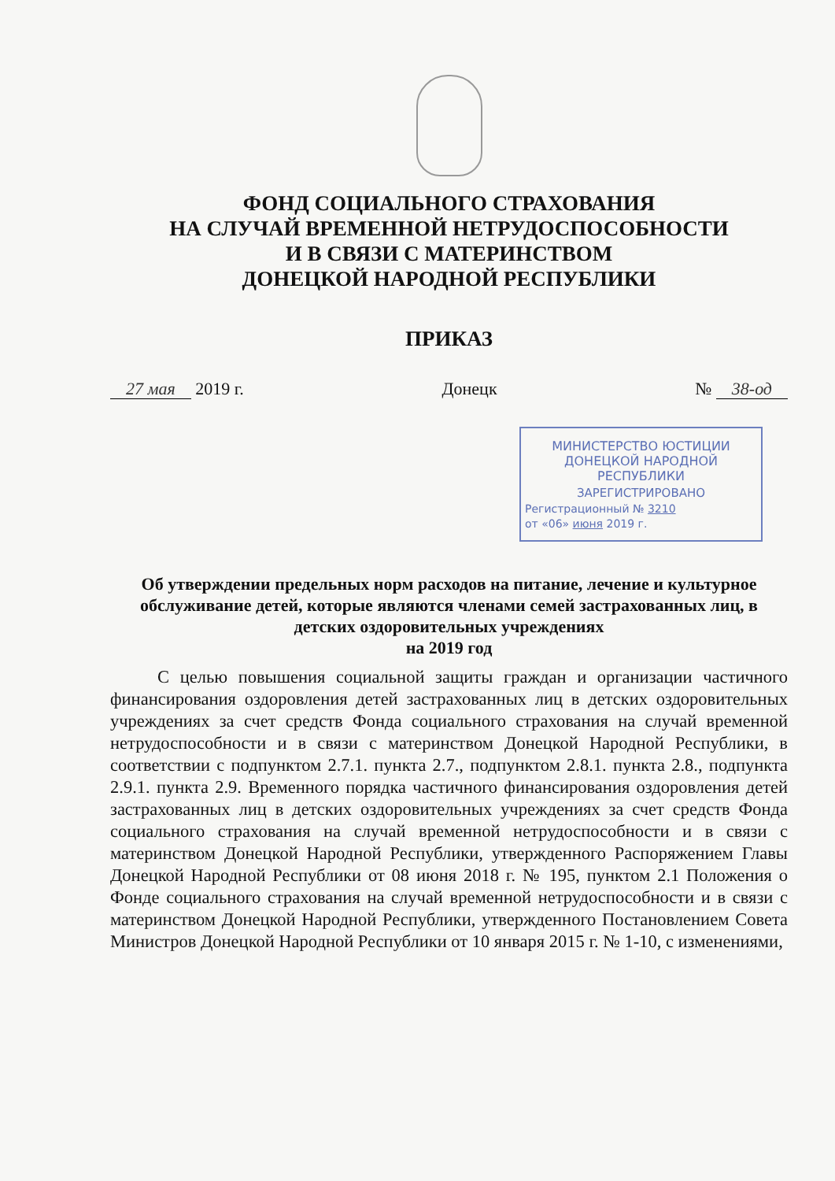ФОНД СОЦИАЛЬНОГО СТРАХОВАНИЯ
НА СЛУЧАЙ ВРЕМЕННОЙ НЕТРУДОСПОСОБНОСТИ
И В СВЯЗИ С МАТЕРИНСТВОМ
ДОНЕЦКОЙ НАРОДНОЙ РЕСПУБЛИКИ
ПРИКАЗ
27 мая 2019 г. Донецк № 38-од
МИНИСТЕРСТВО ЮСТИЦИИ
ДОНЕЦКОЙ НАРОДНОЙ
РЕСПУБЛИКИ
ЗАРЕГИСТРИРОВАНО
Регистрационный № 3210
от «06» июня 2019 г.
Об утверждении предельных норм расходов на питание, лечение и культурное обслуживание детей, которые являются членами семей застрахованных лиц, в детских оздоровительных учреждениях
на 2019 год
С целью повышения социальной защиты граждан и организации частичного финансирования оздоровления детей застрахованных лиц в детских оздоровительных учреждениях за счет средств Фонда социального страхования на случай временной нетрудоспособности и в связи с материнством Донецкой Народной Республики, в соответствии с подпунктом 2.7.1. пункта 2.7., подпунктом 2.8.1. пункта 2.8., подпункта 2.9.1. пункта 2.9. Временного порядка частичного финансирования оздоровления детей застрахованных лиц в детских оздоровительных учреждениях за счет средств Фонда социального страхования на случай временной нетрудоспособности и в связи с материнством Донецкой Народной Республики, утвержденного Распоряжением Главы Донецкой Народной Республики от 08 июня 2018 г. № 195, пунктом 2.1 Положения о Фонде социального страхования на случай временной нетрудоспособности и в связи с материнством Донецкой Народной Республики, утвержденного Постановлением Совета Министров Донецкой Народной Республики от 10 января 2015 г. № 1-10, с изменениями,